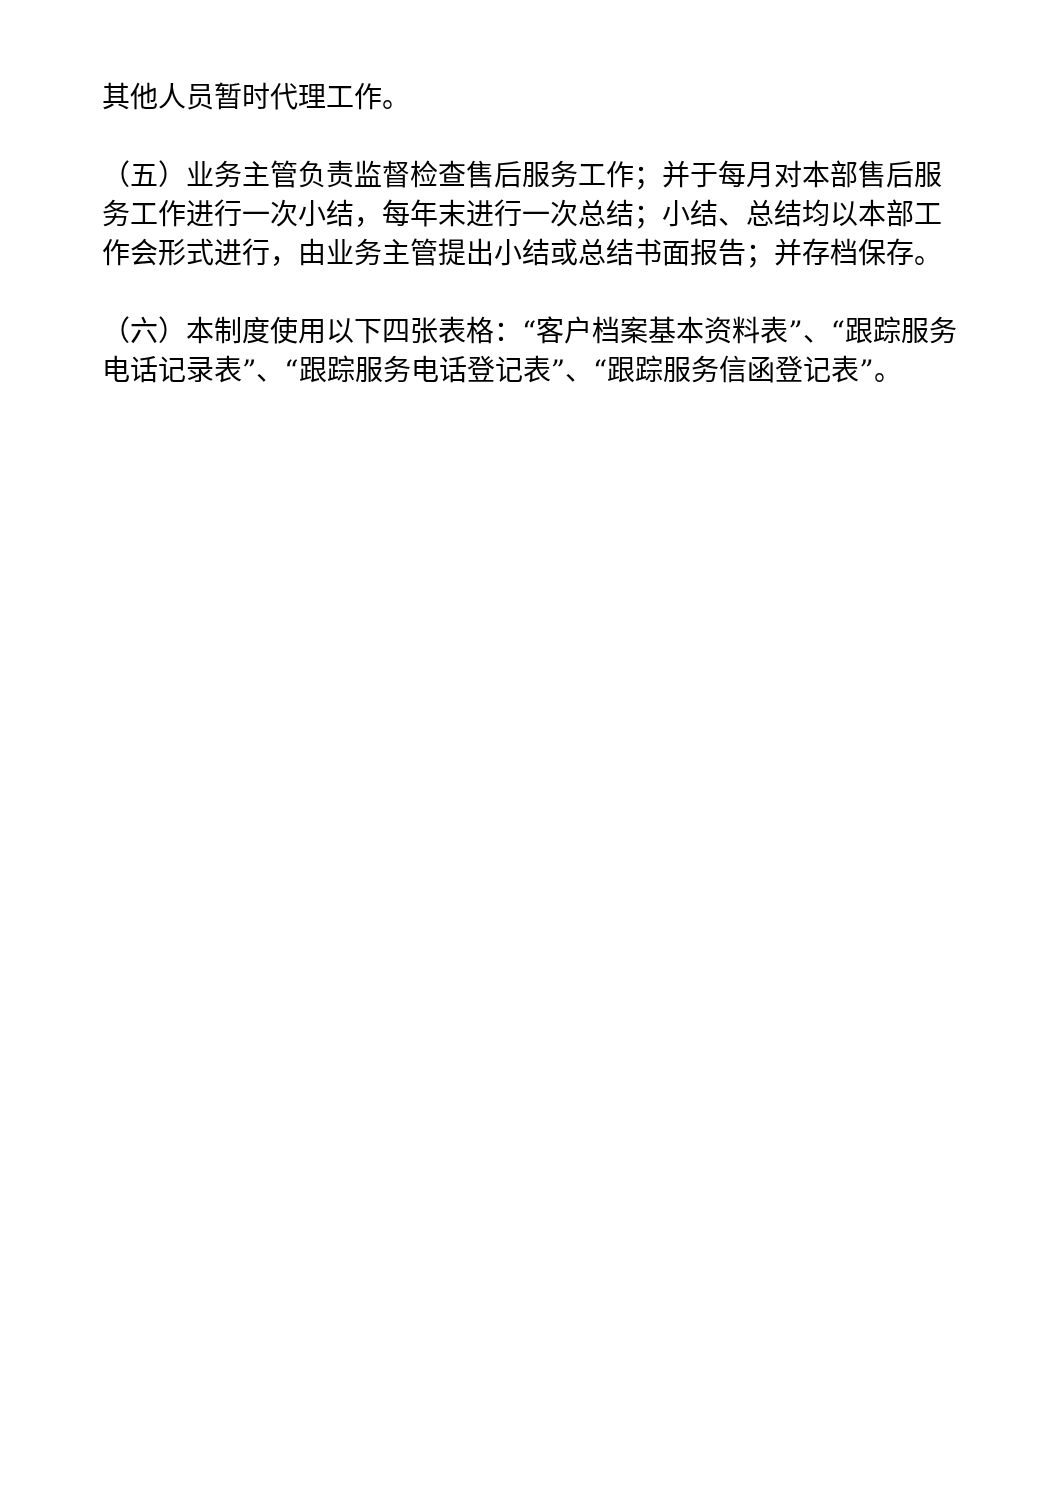其他人员暂时代理工作。
（五）业务主管负责监督检查售后服务工作；并于每月对本部售后服务工作进行一次小结，每年末进行一次总结；小结、总结均以本部工作会形式进行，由业务主管提出小结或总结书面报告；并存档保存。
（六）本制度使用以下四张表格：“客户档案基本资料表”、“跟踪服务电话记录表”、“跟踪服务电话登记表”、“跟踪服务信函登记表”。